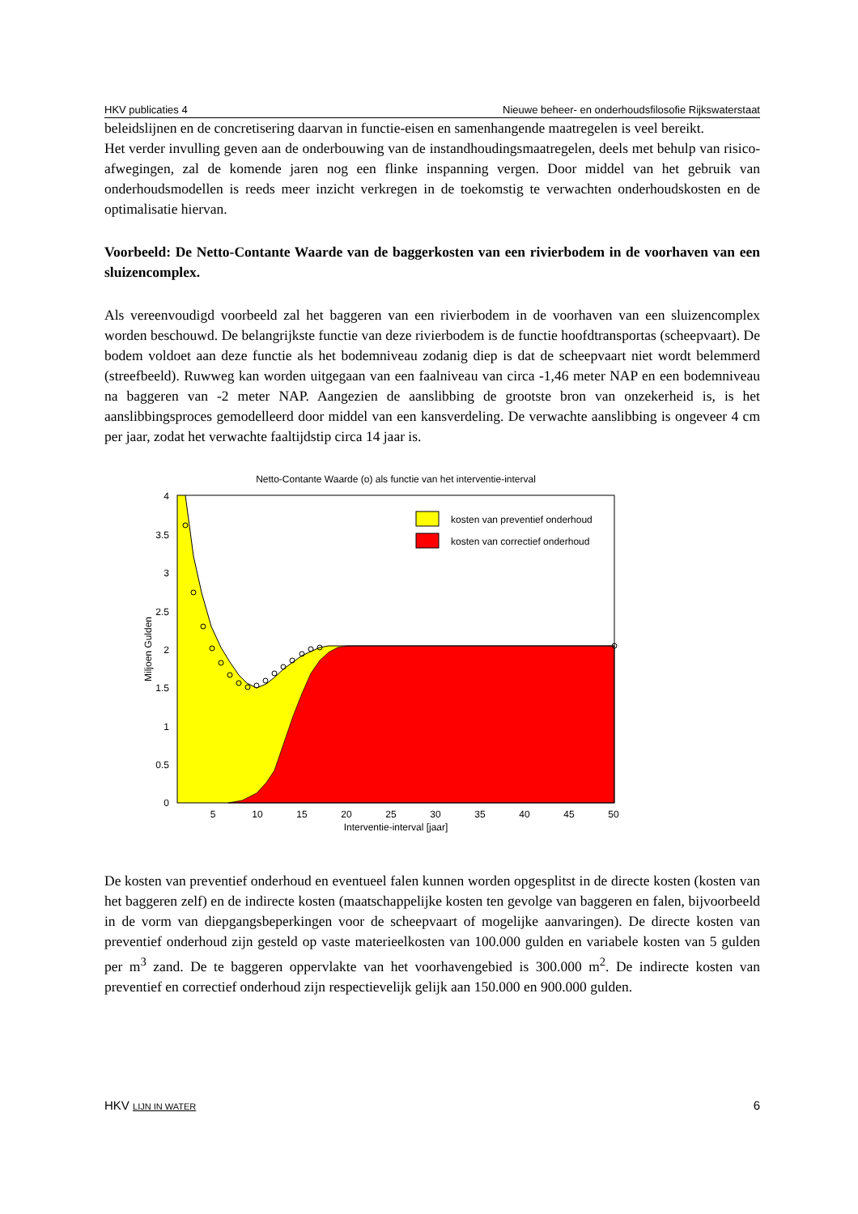HKV publicaties 4 Nieuwe beheer- en onderhoudsfilosofie Rijkswaterstaat
beleidslijnen en de concretisering daarvan in functie-eisen en samenhangende maatregelen is veel bereikt.
Het verder invulling geven aan de onderbouwing van de instandhoudingsmaatregelen, deels met behulp van risico-afwegingen, zal de komende jaren nog een flinke inspanning vergen. Door middel van het gebruik van onderhoudsmodellen is reeds meer inzicht verkregen in de toekomstig te verwachten onderhoudskosten en de optimalisatie hiervan.
Voorbeeld: De Netto-Contante Waarde van de baggerkosten van een rivierbodem in de voorhaven van een sluizencomplex.
Als vereenvoudigd voorbeeld zal het baggeren van een rivierbodem in de voorhaven van een sluizencomplex worden beschouwd. De belangrijkste functie van deze rivierbodem is de functie hoofdtransportas (scheepvaart). De bodem voldoet aan deze functie als het bodemniveau zodanig diep is dat de scheepvaart niet wordt belemmerd (streefbeeld). Ruwweg kan worden uitgegaan van een faalniveau van circa -1,46 meter NAP en een bodemniveau na baggeren van -2 meter NAP. Aangezien de aanslibbing de grootste bron van onzekerheid is, is het aanslibbingsproces gemodelleerd door middel van een kansverdeling. De verwachte aanslibbing is ongeveer 4 cm per jaar, zodat het verwachte faaltijdstip circa 14 jaar is.
Netto-Contante Waarde (o) als functie van het interventie-interval
kosten van preventief onderhoud
kosten van correctief onderhoud
0
0.5
1
1.5
2
2.5
3
3.5
4
5
10
15
20
25
30
35
40
45
50
Interventie-interval [jaar]
Miljoen Gulden
De kosten van preventief onderhoud en eventueel falen kunnen worden opgesplitst in de directe kosten (kosten van het baggeren zelf) en de indirecte kosten (maatschappelijke kosten ten gevolge van baggeren en falen, bijvoorbeeld in de vorm van diepgangsbeperkingen voor de scheepvaart of mogelijke aanvaringen). De directe kosten van preventief onderhoud zijn gesteld op vaste materieelkosten van 100.000 gulden en variabele kosten van 5 gulden per m<sup>3</sup> zand. De te baggeren oppervlakte van het voorhavengebied is 300.000 m<sup>2</sup>. De indirecte kosten van preventief en correctief onderhoud zijn respectievelijk gelijk aan 150.000 en 900.000 gulden.
HKV LIJN IN WATER 6